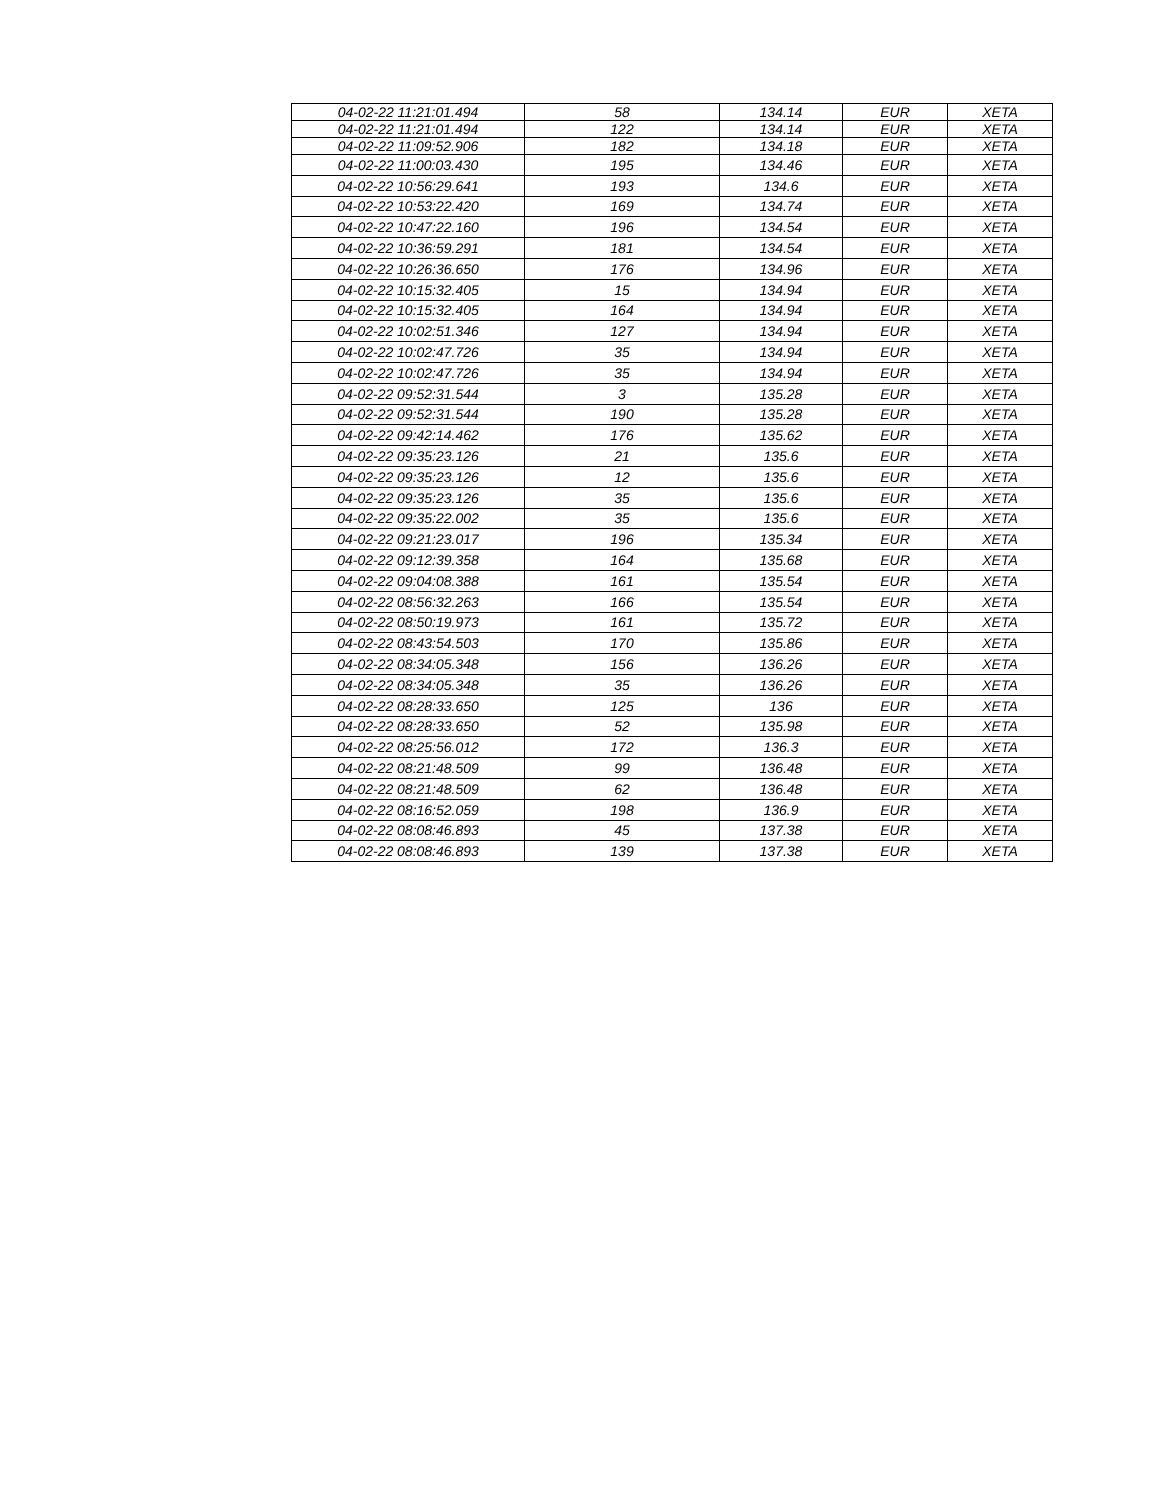| 04-02-22 11:21:01.494 | 58 | 134.14 | EUR | XETA |
| 04-02-22 11:21:01.494 | 122 | 134.14 | EUR | XETA |
| 04-02-22 11:09:52.906 | 182 | 134.18 | EUR | XETA |
| 04-02-22 11:00:03.430 | 195 | 134.46 | EUR | XETA |
| 04-02-22 10:56:29.641 | 193 | 134.6 | EUR | XETA |
| 04-02-22 10:53:22.420 | 169 | 134.74 | EUR | XETA |
| 04-02-22 10:47:22.160 | 196 | 134.54 | EUR | XETA |
| 04-02-22 10:36:59.291 | 181 | 134.54 | EUR | XETA |
| 04-02-22 10:26:36.650 | 176 | 134.96 | EUR | XETA |
| 04-02-22 10:15:32.405 | 15 | 134.94 | EUR | XETA |
| 04-02-22 10:15:32.405 | 164 | 134.94 | EUR | XETA |
| 04-02-22 10:02:51.346 | 127 | 134.94 | EUR | XETA |
| 04-02-22 10:02:47.726 | 35 | 134.94 | EUR | XETA |
| 04-02-22 10:02:47.726 | 35 | 134.94 | EUR | XETA |
| 04-02-22 09:52:31.544 | 3 | 135.28 | EUR | XETA |
| 04-02-22 09:52:31.544 | 190 | 135.28 | EUR | XETA |
| 04-02-22 09:42:14.462 | 176 | 135.62 | EUR | XETA |
| 04-02-22 09:35:23.126 | 21 | 135.6 | EUR | XETA |
| 04-02-22 09:35:23.126 | 12 | 135.6 | EUR | XETA |
| 04-02-22 09:35:23.126 | 35 | 135.6 | EUR | XETA |
| 04-02-22 09:35:22.002 | 35 | 135.6 | EUR | XETA |
| 04-02-22 09:21:23.017 | 196 | 135.34 | EUR | XETA |
| 04-02-22 09:12:39.358 | 164 | 135.68 | EUR | XETA |
| 04-02-22 09:04:08.388 | 161 | 135.54 | EUR | XETA |
| 04-02-22 08:56:32.263 | 166 | 135.54 | EUR | XETA |
| 04-02-22 08:50:19.973 | 161 | 135.72 | EUR | XETA |
| 04-02-22 08:43:54.503 | 170 | 135.86 | EUR | XETA |
| 04-02-22 08:34:05.348 | 156 | 136.26 | EUR | XETA |
| 04-02-22 08:34:05.348 | 35 | 136.26 | EUR | XETA |
| 04-02-22 08:28:33.650 | 125 | 136 | EUR | XETA |
| 04-02-22 08:28:33.650 | 52 | 135.98 | EUR | XETA |
| 04-02-22 08:25:56.012 | 172 | 136.3 | EUR | XETA |
| 04-02-22 08:21:48.509 | 99 | 136.48 | EUR | XETA |
| 04-02-22 08:21:48.509 | 62 | 136.48 | EUR | XETA |
| 04-02-22 08:16:52.059 | 198 | 136.9 | EUR | XETA |
| 04-02-22 08:08:46.893 | 45 | 137.38 | EUR | XETA |
| 04-02-22 08:08:46.893 | 139 | 137.38 | EUR | XETA |